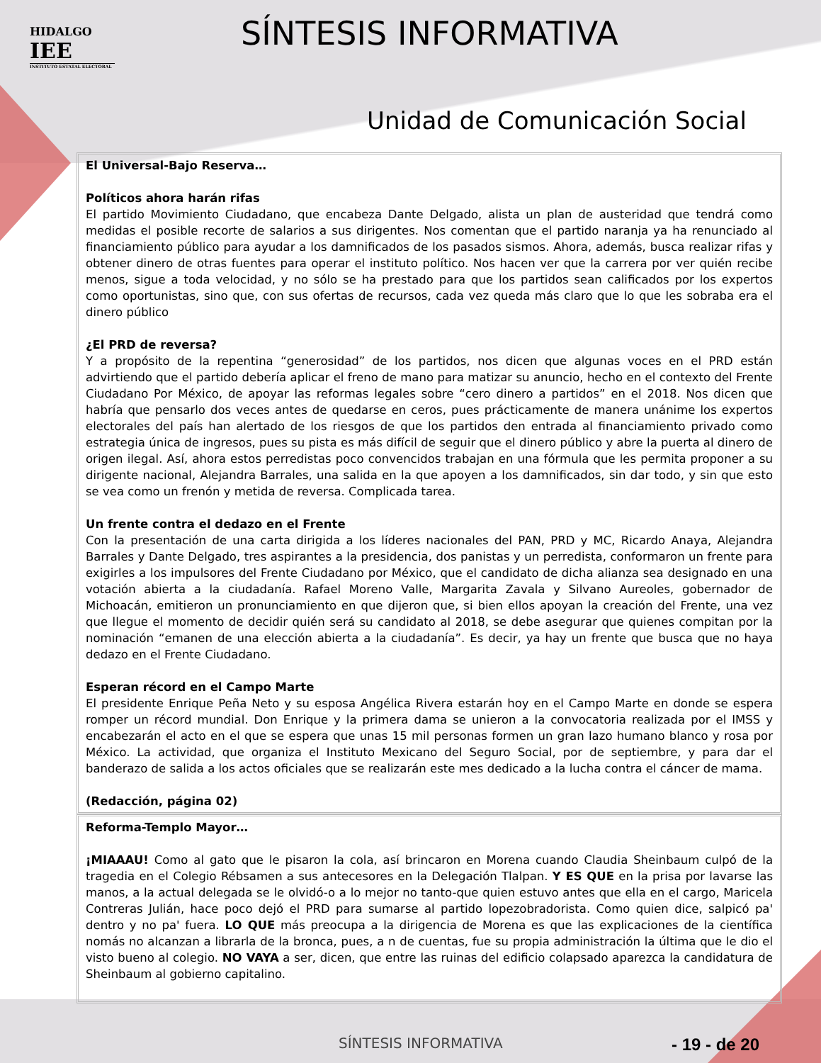HIDALGO
IEE
INSTITUTO ESTATAL ELECTORAL
SÍNTESIS INFORMATIVA
Unidad de Comunicación Social
El Universal-Bajo Reserva…
Políticos ahora harán rifas
El partido Movimiento Ciudadano, que encabeza Dante Delgado, alista un plan de austeridad que tendrá como medidas el posible recorte de salarios a sus dirigentes. Nos comentan que el partido naranja ya ha renunciado al financiamiento público para ayudar a los damnificados de los pasados sismos. Ahora, además, busca realizar rifas y obtener dinero de otras fuentes para operar el instituto político. Nos hacen ver que la carrera por ver quién recibe menos, sigue a toda velocidad, y no sólo se ha prestado para que los partidos sean calificados por los expertos como oportunistas, sino que, con sus ofertas de recursos, cada vez queda más claro que lo que les sobraba era el dinero público
¿El PRD de reversa?
Y a propósito de la repentina “generosidad” de los partidos, nos dicen que algunas voces en el PRD están advirtiendo que el partido debería aplicar el freno de mano para matizar su anuncio, hecho en el contexto del Frente Ciudadano Por México, de apoyar las reformas legales sobre “cero dinero a partidos” en el 2018. Nos dicen que habría que pensarlo dos veces antes de quedarse en ceros, pues prácticamente de manera unánime los expertos electorales del país han alertado de los riesgos de que los partidos den entrada al financiamiento privado como estrategia única de ingresos, pues su pista es más difícil de seguir que el dinero público y abre la puerta al dinero de origen ilegal. Así, ahora estos perredistas poco convencidos trabajan en una fórmula que les permita proponer a su dirigente nacional, Alejandra Barrales, una salida en la que apoyen a los damnificados, sin dar todo, y sin que esto se vea como un frenón y metida de reversa. Complicada tarea.
Un frente contra el dedazo en el Frente
Con la presentación de una carta dirigida a los líderes nacionales del PAN, PRD y MC, Ricardo Anaya, Alejandra Barrales y Dante Delgado, tres aspirantes a la presidencia, dos panistas y un perredista, conformaron un frente para exigirles a los impulsores del Frente Ciudadano por México, que el candidato de dicha alianza sea designado en una votación abierta a la ciudadanía. Rafael Moreno Valle, Margarita Zavala y Silvano Aureoles, gobernador de Michoacán, emitieron un pronunciamiento en que dijeron que, si bien ellos apoyan la creación del Frente, una vez que llegue el momento de decidir quién será su candidato al 2018, se debe asegurar que quienes compitan por la nominación “emanen de una elección abierta a la ciudadanía”. Es decir, ya hay un frente que busca que no haya dedazo en el Frente Ciudadano.
Esperan récord en el Campo Marte
El presidente Enrique Peña Neto y su esposa Angélica Rivera estarán hoy en el Campo Marte en donde se espera romper un récord mundial. Don Enrique y la primera dama se unieron a la convocatoria realizada por el IMSS y encabezarán el acto en el que se espera que unas 15 mil personas formen un gran lazo humano blanco y rosa por México. La actividad, que organiza el Instituto Mexicano del Seguro Social, por de septiembre, y para dar el banderazo de salida a los actos oficiales que se realizarán este mes dedicado a la lucha contra el cáncer de mama.
(Redacción, página 02)
Reforma-Templo Mayor…
¡MIAAAU! Como al gato que le pisaron la cola, así brincaron en Morena cuando Claudia Sheinbaum culpó de la tragedia en el Colegio Rébsamen a sus antecesores en la Delegación Tlalpan. Y ES QUE en la prisa por lavarse las manos, a la actual delegada se le olvidó-o a lo mejor no tanto-que quien estuvo antes que ella en el cargo, Maricela Contreras Julián, hace poco dejó el PRD para sumarse al partido lopezobradorista. Como quien dice, salpicó pa' dentro y no pa' fuera. LO QUE más preocupa a la dirigencia de Morena es que las explicaciones de la científica nomás no alcanzan a librarla de la bronca, pues, a n de cuentas, fue su propia administración la última que le dio el visto bueno al colegio. NO VAYA a ser, dicen, que entre las ruinas del edificio colapsado aparezca la candidatura de Sheinbaum al gobierno capitalino.
SÍNTESIS INFORMATIVA - 19 - de 20